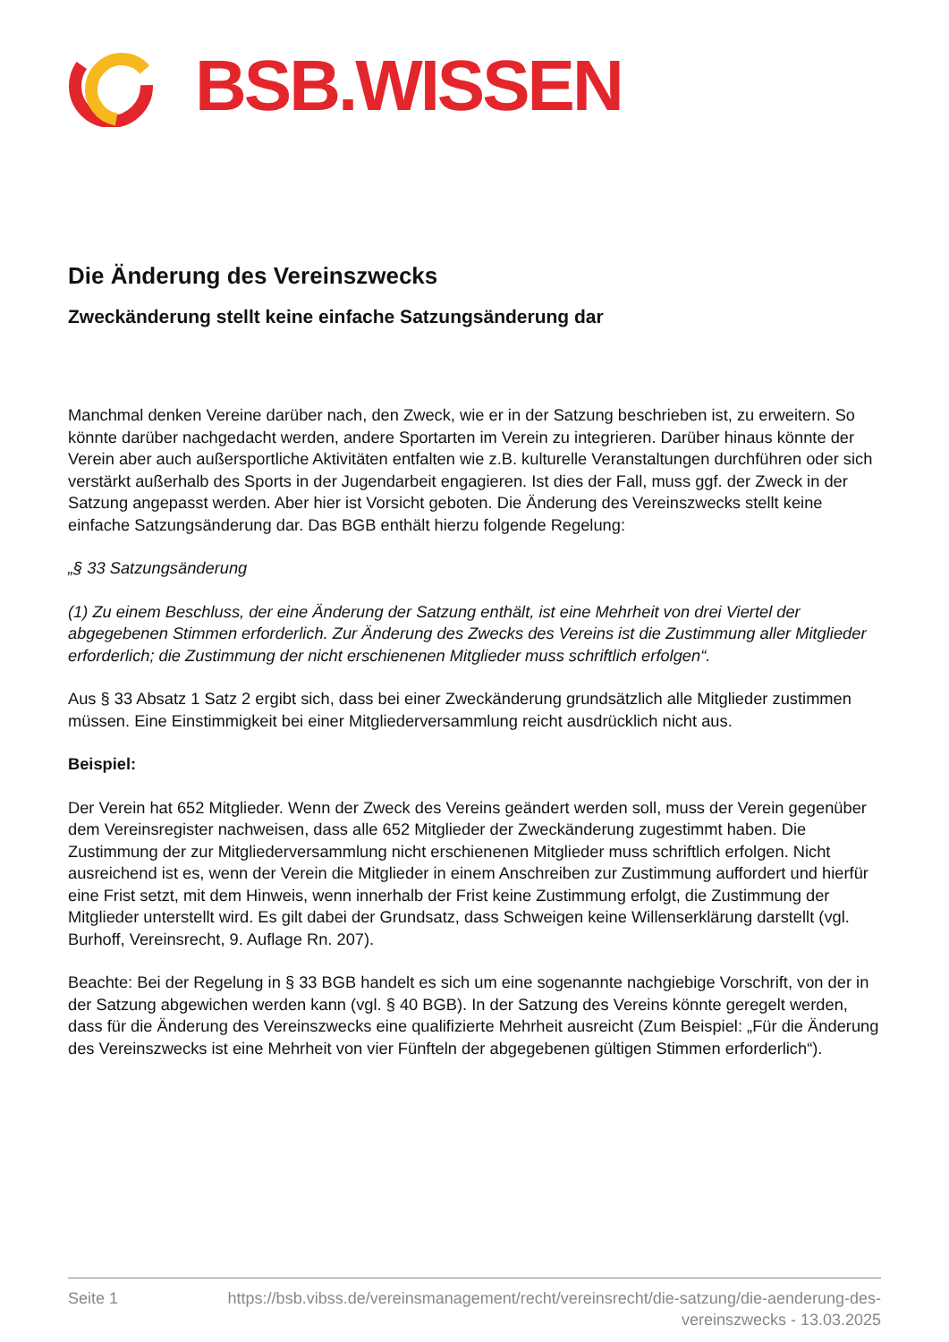BSB.WISSEN
Die Änderung des Vereinszwecks
Zweckänderung stellt keine einfache Satzungsänderung dar
Manchmal denken Vereine darüber nach, den Zweck, wie er in der Satzung beschrieben ist, zu erweitern. So könnte darüber nachgedacht werden, andere Sportarten im Verein zu integrieren. Darüber hinaus könnte der Verein aber auch außersportliche Aktivitäten entfalten wie z.B. kulturelle Veranstaltungen durchführen oder sich verstärkt außerhalb des Sports in der Jugendarbeit engagieren. Ist dies der Fall, muss ggf. der Zweck in der Satzung angepasst werden. Aber hier ist Vorsicht geboten. Die Änderung des Vereinszwecks stellt keine einfache Satzungsänderung dar. Das BGB enthält hierzu folgende Regelung:
„§ 33 Satzungsänderung
(1) Zu einem Beschluss, der eine Änderung der Satzung enthält, ist eine Mehrheit von drei Viertel der abgegebenen Stimmen erforderlich. Zur Änderung des Zwecks des Vereins ist die Zustimmung aller Mitglieder erforderlich; die Zustimmung der nicht erschienenen Mitglieder muss schriftlich erfolgen“.
Aus § 33 Absatz 1 Satz 2 ergibt sich, dass bei einer Zweckänderung grundsätzlich alle Mitglieder zustimmen müssen. Eine Einstimmigkeit bei einer Mitgliederversammlung reicht ausdrücklich nicht aus.
Beispiel:
Der Verein hat 652 Mitglieder. Wenn der Zweck des Vereins geändert werden soll, muss der Verein gegenüber dem Vereinsregister nachweisen, dass alle 652 Mitglieder der Zweckänderung zugestimmt haben. Die Zustimmung der zur Mitgliederversammlung nicht erschienenen Mitglieder muss schriftlich erfolgen. Nicht ausreichend ist es, wenn der Verein die Mitglieder in einem Anschreiben zur Zustimmung auffordert und hierfür eine Frist setzt, mit dem Hinweis, wenn innerhalb der Frist keine Zustimmung erfolgt, die Zustimmung der Mitglieder unterstellt wird. Es gilt dabei der Grundsatz, dass Schweigen keine Willenserklärung darstellt (vgl. Burhoff, Vereinsrecht, 9. Auflage Rn. 207).
Beachte: Bei der Regelung in § 33 BGB handelt es sich um eine sogenannte nachgiebige Vorschrift, von der in der Satzung abgewichen werden kann (vgl. § 40 BGB). In der Satzung des Vereins könnte geregelt werden, dass für die Änderung des Vereinszwecks eine qualifizierte Mehrheit ausreicht (Zum Beispiel: „Für die Änderung des Vereinszwecks ist eine Mehrheit von vier Fünfteln der abgegebenen gültigen Stimmen erforderlich“).
Seite 1 https://bsb.vibss.de/vereinsmanagement/recht/vereinsrecht/die-satzung/die-aenderung-des-vereinszwecks - 13.03.2025